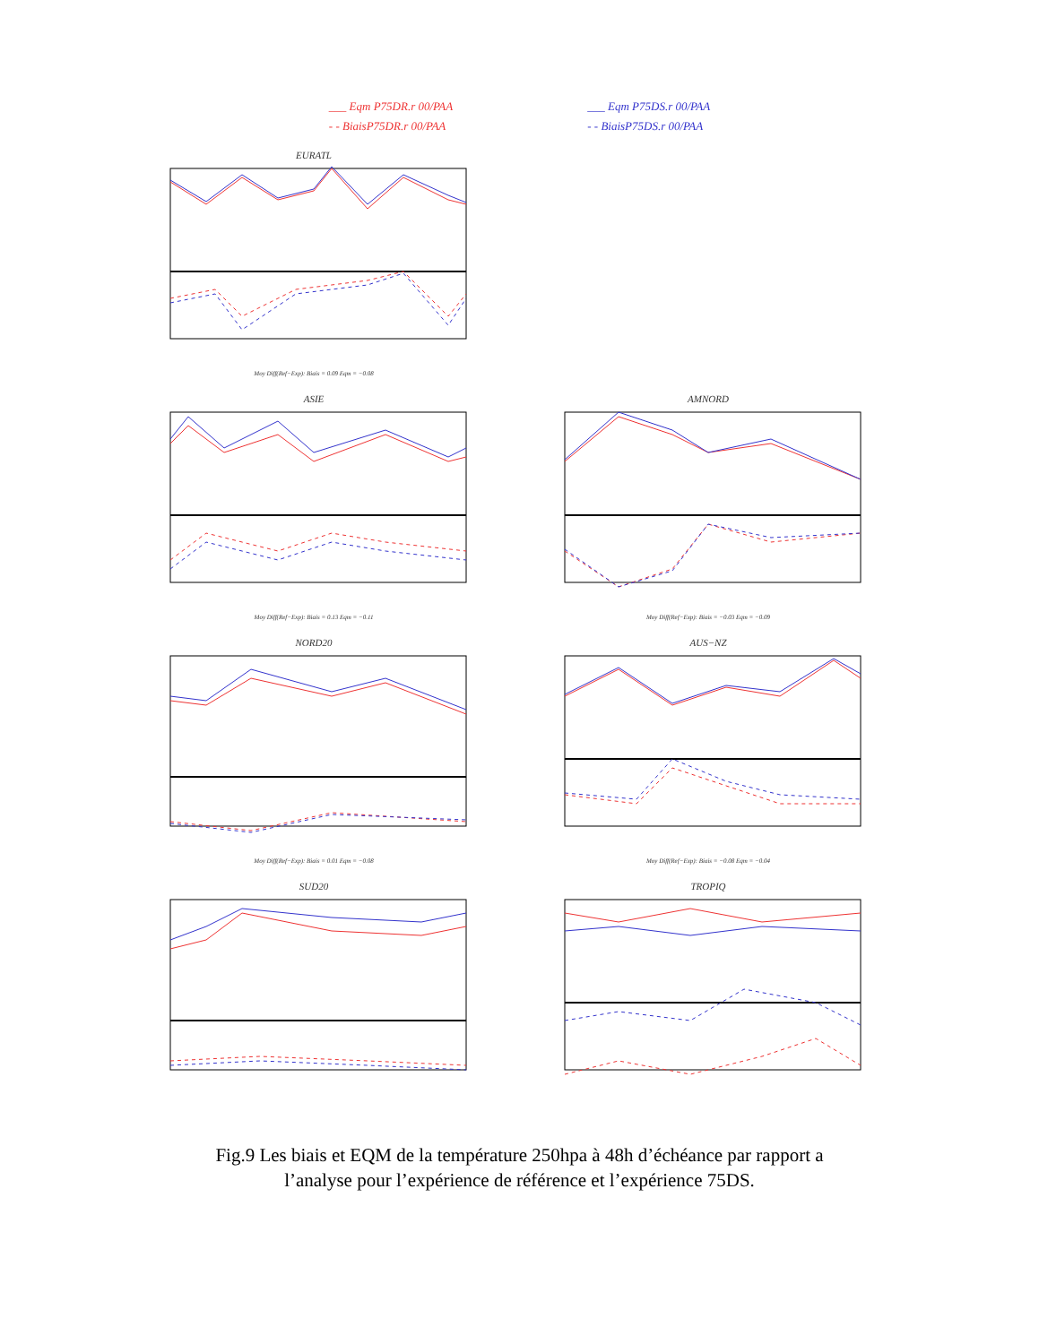___ Eqm P75DR.r 00/PAA
- - BiaisP75DR.r 00/PAA
___ Eqm P75DS.r 00/PAA
- - BiaisP75DS.r 00/PAA
EURATL
Moy Diff(Ref−Exp): Biais = 0.09 Eqm = −0.08
ASIE
Moy Diff(Ref−Exp): Biais = 0.13 Eqm = −0.11
AMNORD
Moy Diff(Ref−Exp): Biais = −0.03 Eqm = −0.09
NORD20
Moy Diff(Ref−Exp): Biais = 0.01 Eqm = −0.08
AUS−NZ
Moy Diff(Ref−Exp): Biais = −0.08 Eqm = −0.04
SUD20
TROPIQ
Fig.9 Les biais et EQM de la température 250hpa à 48h d’échéance par rapport a
l’analyse pour l’expérience de référence et l’expérience 75DS.